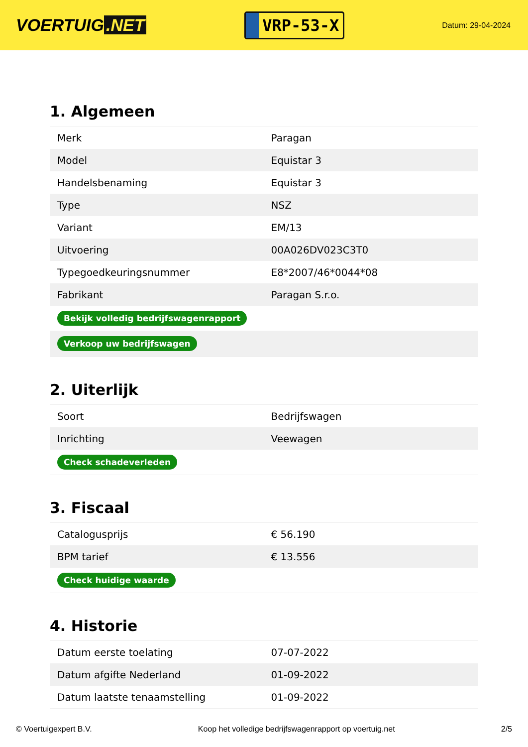VOERTUIG.NET
VRP-53-X
Datum: 29-04-2024
1. Algemeen
| Merk | Paragan |
| Model | Equistar 3 |
| Handelsbenaming | Equistar 3 |
| Type | NSZ |
| Variant | EM/13 |
| Uitvoering | 00A026DV023C3T0 |
| Typegoedkeuringsnummer | E8*2007/46*0044*08 |
| Fabrikant | Paragan S.r.o. |
| Bekijk volledig bedrijfswagenrapport | |
| Verkoop uw bedrijfswagen | |
2. Uiterlijk
| Soort | Bedrijfswagen |
| Inrichting | Veewagen |
| Check schadeverleden | |
3. Fiscaal
| Catalogusprijs | € 56.190 |
| BPM tarief | € 13.556 |
| Check huidige waarde | |
4. Historie
| Datum eerste toelating | 07-07-2022 |
| Datum afgifte Nederland | 01-09-2022 |
| Datum laatste tenaamstelling | 01-09-2022 |
© Voertuigexpert B.V. Koop het volledige bedrijfswagenrapport op voertuig.net 2/5